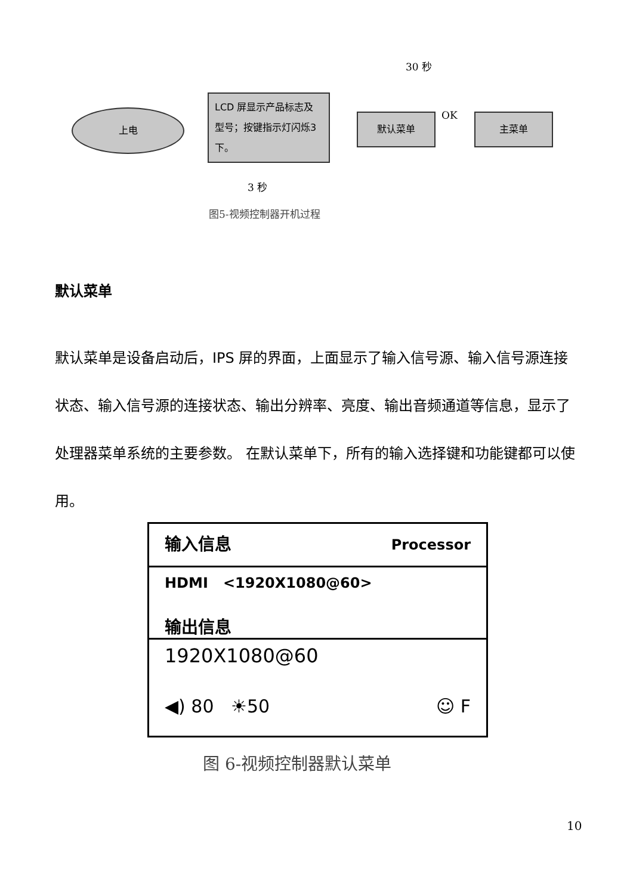30 秒
上电
LCD 屏显示产品标志及型号；按键指示灯闪烁3 下。
默认菜单 OK 主菜单
3 秒
图5-视频控制器开机过程
默认菜单
默认菜单是设备启动后，IPS 屏的界面，上面显示了输入信号源、输入信号源连接状态、输入信号源的连接状态、输出分辨率、亮度、输出音频通道等信息，显示了处理器菜单系统的主要参数。 在默认菜单下，所有的输入选择键和功能键都可以使用。
输入信息 Processor
HDMI <1920X1080@60>
输出信息
1920X1080@60
◀) 80 ☀50 ☺ F
图 6-视频控制器默认菜单
10